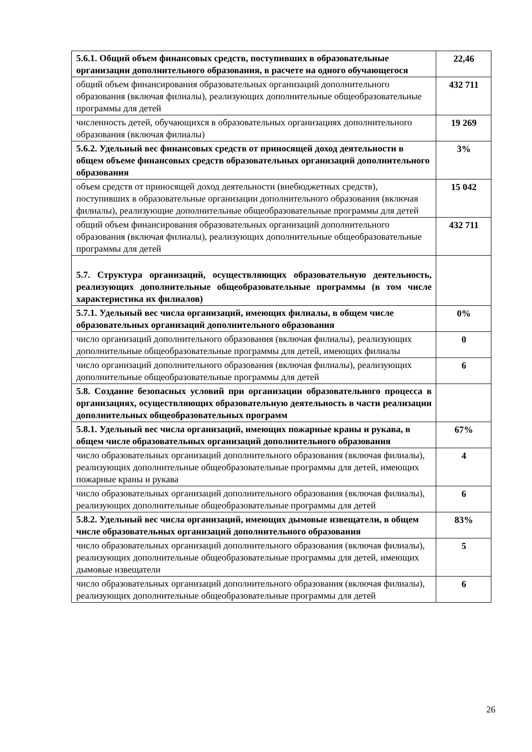| 5.6.1. Общий объем финансовых средств, поступивших в образовательные организации дополнительного образования, в расчете на одного обучающегося | 22,46 |
| общий объем финансирования образовательных организаций дополнительного образования (включая филиалы), реализующих дополнительные общеобразовательные программы для детей | 432 711 |
| численность детей, обучающихся в образовательных организациях дополнительного образования (включая филиалы) | 19 269 |
| 5.6.2. Удельный вес финансовых средств от приносящей доход деятельности в общем объеме финансовых средств образовательных организаций дополнительного образования | 3% |
| объем средств от приносящей доход деятельности (внебюджетных средств), поступивших в образовательные организации дополнительного образования (включая филиалы), реализующие дополнительные общеобразовательные программы для детей | 15 042 |
| общий объем финансирования образовательных организаций дополнительного образования (включая филиалы), реализующих дополнительные общеобразовательные программы для детей | 432 711 |
| 5.7. Структура организаций, осуществляющих образовательную деятельность, реализующих дополнительные общеобразовательные программы (в том числе характеристика их филиалов) | |
| 5.7.1. Удельный вес числа организаций, имеющих филиалы, в общем числе образовательных организаций дополнительного образования | 0% |
| число организаций дополнительного образования (включая филиалы), реализующих дополнительные общеобразовательные программы для детей, имеющих филиалы | 0 |
| число организаций дополнительного образования (включая филиалы), реализующих дополнительные общеобразовательные программы для детей | 6 |
| 5.8. Создание безопасных условий при организации образовательного процесса в организациях, осуществляющих образовательную деятельность в части реализации дополнительных общеобразовательных программ | |
| 5.8.1. Удельный вес числа организаций, имеющих пожарные краны и рукава, в общем числе образовательных организаций дополнительного образования | 67% |
| число образовательных организаций дополнительного образования (включая филиалы), реализующих дополнительные общеобразовательные программы для детей, имеющих пожарные краны и рукава | 4 |
| число образовательных организаций дополнительного образования (включая филиалы), реализующих дополнительные общеобразовательные программы для детей | 6 |
| 5.8.2. Удельный вес числа организаций, имеющих дымовые извещатели, в общем числе образовательных организаций дополнительного образования | 83% |
| число образовательных организаций дополнительного образования (включая филиалы), реализующих дополнительные общеобразовательные программы для детей, имеющих дымовые извещатели | 5 |
| число образовательных организаций дополнительного образования (включая филиалы), реализующих дополнительные общеобразовательные программы для детей | 6 |
26